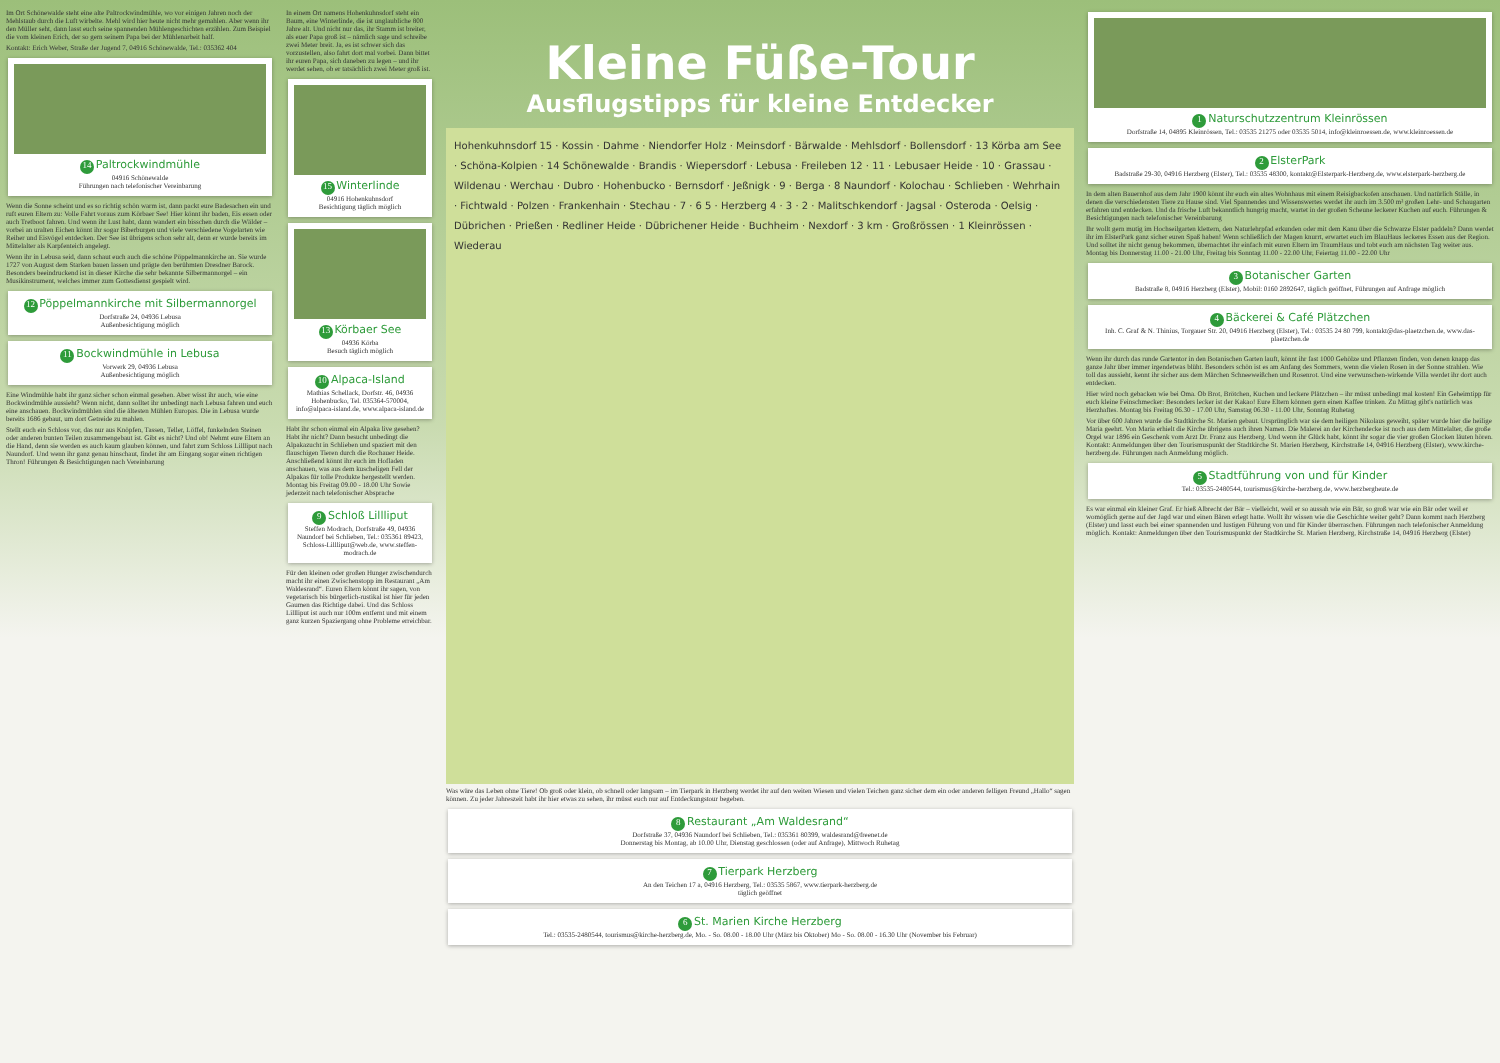Im Ort Schönewalde steht eine alte Paltrockwindmühle, wo vor einigen Jahren noch der Mehlstaub durch die Luft wirbelte. Mehl wird hier heute nicht mehr gemahlen. Aber wenn ihr den Müller seht, dann lasst euch seine spannenden Mühlengeschichten erzählen. Zum Beispiel die vom kleinen Erich, der so gern seinem Papa bei der Mühlenarbeit half.
Kontakt: Erich Weber, Straße der Jugend 7, 04916 Schönewalde, Tel.: 035362 404
14 Paltrockwindmühle
04916 Schönewalde
Führungen nach telefonischer Vereinbarung
Wenn die Sonne scheint und es so richtig schön warm ist, dann packt eure Badesachen ein und ruft euren Eltern zu: Volle Fahrt voraus zum Körbaer See! Hier könnt ihr baden, Eis essen oder auch Tretboot fahren. Und wenn ihr Lust habt, dann wandert ein bisschen durch die Wälder – vorbei an uralten Eichen könnt ihr sogar Biberburgen und viele verschiedene Vogelarten wie Reiher und Eisvögel entdecken. Der See ist übrigens schon sehr alt, denn er wurde bereits im Mittelalter als Karpfenteich angelegt.
Wenn ihr in Lebusa seid, dann schaut euch auch die schöne Pöppelmannkirche an. Sie wurde 1727 von August dem Starken bauen lassen und prägte den berühmten Dresdner Barock. Besonders beeindruckend ist in dieser Kirche die sehr bekannte Silbermannorgel – ein Musikinstrument, welches immer zum Gottesdienst gespielt wird.
12 Pöppelmannkirche mit Silbermannorgel
Dorfstraße 24, 04936 Lebusa
Außenbesichtigung möglich
11 Bockwindmühle in Lebusa
Vorwerk 29, 04936 Lebusa
Außenbesichtigung möglich
Eine Windmühle habt ihr ganz sicher schon einmal gesehen. Aber wisst ihr auch, wie eine Bockwindmühle aussieht? Wenn nicht, dann solltet ihr unbedingt nach Lebusa fahren und euch eine anschauen. Bockwindmühlen sind die ältesten Mühlen Europas. Die in Lebusa wurde bereits 1686 gebaut, um dort Getreide zu mahlen.
Stellt euch ein Schloss vor, das nur aus Knöpfen, Tassen, Teller, Löffel, funkelnden Steinen oder anderen bunten Teilen zusammengebaut ist. Gibt es nicht? Und ob! Nehmt eure Eltern an die Hand, denn sie werden es auch kaum glauben können, und fahrt zum Schloss Lillliput nach Naundorf. Und wenn ihr ganz genau hinschaut, findet ihr am Eingang sogar einen richtigen Thron! Führungen & Besichtigungen nach Vereinbarung
In einem Ort namens Hohenkuhnsdorf steht ein Baum, eine Winterlinde, die ist unglaubliche 800 Jahre alt. Und nicht nur das, ihr Stamm ist breiter, als euer Papa groß ist – nämlich sage und schreibe zwei Meter breit. Ja, es ist schwer sich das vorzustellen, also fahrt dort mal vorbei. Dann bittet ihr euren Papa, sich daneben zu legen – und ihr werdet sehen, ob er tatsächlich zwei Meter groß ist.
15 Winterlinde
04916 Hohenkuhnsdorf
Besichtigung täglich möglich
13 Körbaer See
04936 Körba
Besuch täglich möglich
10 Alpaca-Island
Mathias Schellack, Dorfstr. 46, 04936 Hohenbucko, Tel. 035364-570004, info@alpaca-island.de, www.alpaca-island.de
Habt ihr schon einmal ein Alpaka live gesehen? Habt ihr nicht? Dann besucht unbedingt die Alpakazucht in Schlieben und spaziert mit den flauschigen Tieren durch die Rochauer Heide. Anschließend könnt ihr euch im Hofladen anschauen, was aus dem kuscheligen Fell der Alpakas für tolle Produkte hergestellt werden. Montag bis Freitag 09.00 - 18.00 Uhr Sowie jederzeit nach telefonischer Absprache
9 Schloß Lillliput
Steffen Modrach, Dorfstraße 49, 04936 Naundorf bei Schlieben, Tel.: 035361 89423, Schloss-Lillliput@web.de, www.steffen-modrach.de
Für den kleinen oder großen Hunger zwischendurch macht ihr einen Zwischenstopp im Restaurant „Am Waldesrand“. Euren Eltern könnt ihr sagen, von vegetarisch bis bürgerlich-rustikal ist hier für jeden Gaumen das Richtige dabei. Und das Schloss Lillliput ist auch nur 100m entfernt und mit einem ganz kurzen Spaziergang ohne Probleme erreichbar.
Kleine Füße-Tour
Ausflugstipps für kleine Entdecker
Hohenkuhnsdorf 15 · Kossin · Dahme · Niendorfer Holz · Meinsdorf · Bärwalde · Mehlsdorf · Bollensdorf · 13 Körba am See · Schöna-Kolpien · 14 Schönewalde · Brandis · Wiepersdorf · Lebusa · Freileben 12 · 11 · Lebusaer Heide · 10 · Grassau · Wildenau · Werchau · Dubro · Hohenbucko · Bernsdorf · Jeßnigk · 9 · Berga · 8 Naundorf · Kolochau · Schlieben · Wehrhain · Fichtwald · Polzen · Frankenhain · Stechau · 7 · 6 5 · Herzberg 4 · 3 · 2 · Malitschkendorf · Jagsal · Osteroda · Oelsig · Dübrichen · Prießen · Redliner Heide · Dübrichener Heide · Buchheim · Nexdorf · 3 km · Großrössen · 1 Kleinrössen · Wiederau
Was wäre das Leben ohne Tiere! Ob groß oder klein, ob schnell oder langsam – im Tierpark in Herzberg werdet ihr auf den weiten Wiesen und vielen Teichen ganz sicher dem ein oder anderen felligen Freund „Hallo“ sagen können. Zu jeder Jahreszeit habt ihr hier etwas zu sehen, ihr müsst euch nur auf Entdeckungstour begeben.
8 Restaurant „Am Waldesrand“
Dorfstraße 37, 04936 Naundorf bei Schlieben, Tel.: 035361 80399, waldesrand@freenet.de
Donnerstag bis Montag, ab 10.00 Uhr, Dienstag geschlossen (oder auf Anfrage), Mittwoch Ruhetag
7 Tierpark Herzberg
An den Teichen 17 a, 04916 Herzberg, Tel.: 03535 5867, www.tierpark-herzberg.de
täglich geöffnet
6 St. Marien Kirche Herzberg
Tel.: 03535-2480544, tourismus@kirche-herzberg.de, Mo. - So. 08.00 - 18.00 Uhr (März bis Oktober) Mo - So. 08.00 - 16.30 Uhr (November bis Februar)
1 Naturschutzzentrum Kleinrössen
Dorfstraße 14, 04895 Kleinrössen, Tel.: 03535 21275 oder 03535 5014, info@kleinroessen.de, www.kleinroessen.de
2 ElsterPark
Badstraße 29-30, 04916 Herzberg (Elster), Tel.: 03535 48300, kontakt@Elsterpark-Herzberg.de, www.elsterpark-herzberg.de
In dem alten Bauernhof aus dem Jahr 1900 könnt ihr euch ein altes Wohnhaus mit einem Reisigbackofen anschauen. Und natürlich Ställe, in denen die verschiedensten Tiere zu Hause sind. Viel Spannendes und Wissenswertes werdet ihr auch im 3.500 m² großen Lehr- und Schaugarten erfahren und entdecken. Und da frische Luft bekanntlich hungrig macht, wartet in der großen Scheune leckerer Kuchen auf euch. Führungen & Besichtigungen nach telefonischer Vereinbarung
Ihr wollt gern mutig im Hochseilgarten klettern, den Naturlehrpfad erkunden oder mit dem Kanu über die Schwarze Elster paddeln? Dann werdet ihr im ElsterPark ganz sicher euren Spaß haben! Wenn schließlich der Magen knurrt, erwartet euch im BlauHaus leckeres Essen aus der Region. Und solltet ihr nicht genug bekommen, übernachtet ihr einfach mit euren Eltern im TraumHaus und tobt euch am nächsten Tag weiter aus. Montag bis Donnerstag 11.00 - 21.00 Uhr, Freitag bis Sonntag 11.00 - 22.00 Uhr, Feiertag 11.00 - 22.00 Uhr
3 Botanischer Garten
Badstraße 8, 04916 Herzberg (Elster), Mobil: 0160 2892647, täglich geöffnet, Führungen auf Anfrage möglich
4 Bäckerei & Café Plätzchen
Inh. C. Graf & N. Thinius, Torgauer Str. 20, 04916 Herzberg (Elster), Tel.: 03535 24 80 799, kontakt@das-plaetzchen.de, www.das-plaetzchen.de
Wenn ihr durch das runde Gartentor in den Botanischen Garten lauft, könnt ihr fast 1000 Gehölze und Pflanzen finden, von denen knapp das ganze Jahr über immer irgendetwas blüht. Besonders schön ist es am Anfang des Sommers, wenn die vielen Rosen in der Sonne strahlen. Wie toll das aussieht, kennt ihr sicher aus dem Märchen Schneeweißchen und Rosenrot. Und eine verwunschen-wirkende Villa werdet ihr dort auch entdecken.
Hier wird noch gebacken wie bei Oma. Ob Brot, Brötchen, Kuchen und leckere Plätzchen – ihr müsst unbedingt mal kosten! Ein Geheimtipp für euch kleine Feinschmecker: Besonders lecker ist der Kakao! Eure Eltern können gern einen Kaffee trinken. Zu Mittag gibt's natürlich was Herzhaftes. Montag bis Freitag 06.30 - 17.00 Uhr, Samstag 06.30 - 11.00 Uhr, Sonntag Ruhetag
Vor über 600 Jahren wurde die Stadtkirche St. Marien gebaut. Ursprünglich war sie dem heiligen Nikolaus geweiht, später wurde hier die heilige Maria geehrt. Von Maria erhielt die Kirche übrigens auch ihren Namen. Die Malerei an der Kirchendecke ist noch aus dem Mittelalter, die große Orgel war 1896 ein Geschenk vom Arzt Dr. Franz aus Herzberg. Und wenn ihr Glück habt, könnt ihr sogar die vier großen Glocken läuten hören. Kontakt: Anmeldungen über den Tourismuspunkt der Stadtkirche St. Marien Herzberg, Kirchstraße 14, 04916 Herzberg (Elster), www.kirche-herzberg.de. Führungen nach Anmeldung möglich.
5 Stadtführung von und für Kinder
Tel.: 03535-2480544, tourismus@kirche-herzberg.de, www.herzbergheute.de
Es war einmal ein kleiner Graf. Er hieß Albrecht der Bär – vielleicht, weil er so aussah wie ein Bär, so groß war wie ein Bär oder weil er womöglich gerne auf der Jagd war und einen Bären erlegt hatte. Wollt ihr wissen wie die Geschichte weiter geht? Dann kommt nach Herzberg (Elster) und lasst euch bei einer spannenden und lustigen Führung von und für Kinder überraschen. Führungen nach telefonischer Anmeldung möglich. Kontakt: Anmeldungen über den Tourismuspunkt der Stadtkirche St. Marien Herzberg, Kirchstraße 14, 04916 Herzberg (Elster)